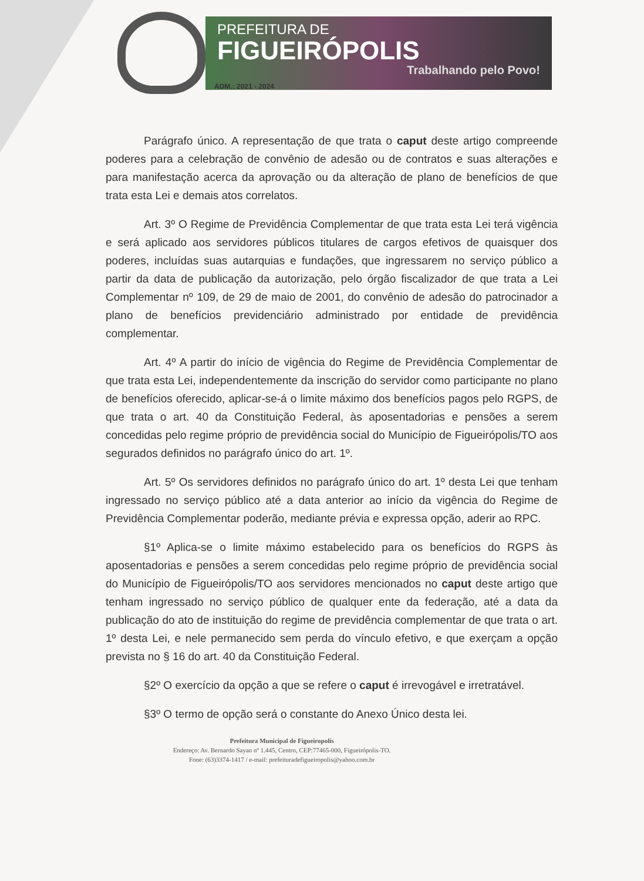PREFEITURA DE
FIGUEIRÓPOLIS
Trabalhando pelo Povo!
ADM.: 2021 - 2024
Parágrafo único. A representação de que trata o caput deste artigo compreende poderes para a celebração de convênio de adesão ou de contratos e suas alterações e para manifestação acerca da aprovação ou da alteração de plano de benefícios de que trata esta Lei e demais atos correlatos.
Art. 3º O Regime de Previdência Complementar de que trata esta Lei terá vigência e será aplicado aos servidores públicos titulares de cargos efetivos de quaisquer dos poderes, incluídas suas autarquias e fundações, que ingressarem no serviço público a partir da data de publicação da autorização, pelo órgão fiscalizador de que trata a Lei Complementar nº 109, de 29 de maio de 2001, do convênio de adesão do patrocinador a plano de benefícios previdenciário administrado por entidade de previdência complementar.
Art. 4º A partir do início de vigência do Regime de Previdência Complementar de que trata esta Lei, independentemente da inscrição do servidor como participante no plano de benefícios oferecido, aplicar-se-á o limite máximo dos benefícios pagos pelo RGPS, de que trata o art. 40 da Constituição Federal, às aposentadorias e pensões a serem concedidas pelo regime próprio de previdência social do Município de Figueirópolis/TO aos segurados definidos no parágrafo único do art. 1º.
Art. 5º Os servidores definidos no parágrafo único do art. 1º desta Lei que tenham ingressado no serviço público até a data anterior ao início da vigência do Regime de Previdência Complementar poderão, mediante prévia e expressa opção, aderir ao RPC.
§1º Aplica-se o limite máximo estabelecido para os benefícios do RGPS às aposentadorias e pensões a serem concedidas pelo regime próprio de previdência social do Município de Figueirópolis/TO aos servidores mencionados no caput deste artigo que tenham ingressado no serviço público de qualquer ente da federação, até a data da publicação do ato de instituição do regime de previdência complementar de que trata o art. 1º desta Lei, e nele permanecido sem perda do vínculo efetivo, e que exerçam a opção prevista no § 16 do art. 40 da Constituição Federal.
§2º O exercício da opção a que se refere o caput é irrevogável e irretratável.
§3º O termo de opção será o constante do Anexo Único desta lei.
Prefeitura Municipal de Figueiropolis
Endereço: Av. Bernardo Sayao nº 1.445, Centro, CEP:77465-000, Figueirópolis-TO.
Fone: (63)3374-1417 / e-mail: prefeituradefigueiropolis@yahoo.com.br